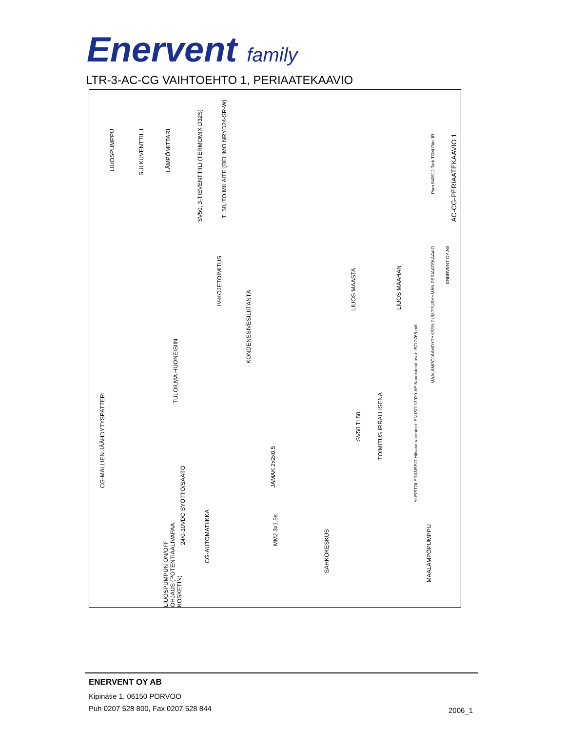Enervent family
LTR-3-AC-CG VAIHTOEHTO 1, PERIAATEKAAVIO
LIUOSPUMPPU
SULKUVENTTIILI
LÄMPÖMITTARI
SV50, 3-TIEVENTTIILI (TERMOMIX D32S)
TL50, TOIMILAITE (BELIMO NRYD24-SR-W)
IV-KOJETOIMITUS
KONDENSSIVESILIITÄNTÄ
TULOILMA HUONEISIIN
LIUOS MAASTA
LIUOS MAAHAN
CG-MALLIEN JÄÄHDYTYSPATTERI
SV50 TL50
TOIMITUS IRRALLISENA
24/0-10VDC SYÖTTÖ/SÄÄTÖ
JAMAK 2x2x0.5
LIUOSPUMPUN ON/OFF OHJAUS (POTENTIAALIVAPAA KOSKETIN)
CG-AUTOMATIIKKA
MMJ 3x1.5s
SÄHKÖKESKUS
MAALÄMPÖPUMPPU
YLEISTOLERANSSIT Hitsatut rakenteet: EN ISO 13920-AE Koneistetut osat: ISO 2768-mK
MAALÄMPÖJÄÄHDYTYKSEN PUMPPURYHMÄN PERIAATEKAAVIO
ENERVENT OY AB
AC-CG-PERIAATEKAAVIO 1
Pvm 040512 Tark TOM Piirt JR
ENERVENT OY AB
Kipinätie 1, 06150 PORVOO
Puh 0207 528 800, Fax 0207 528 844
2006_1